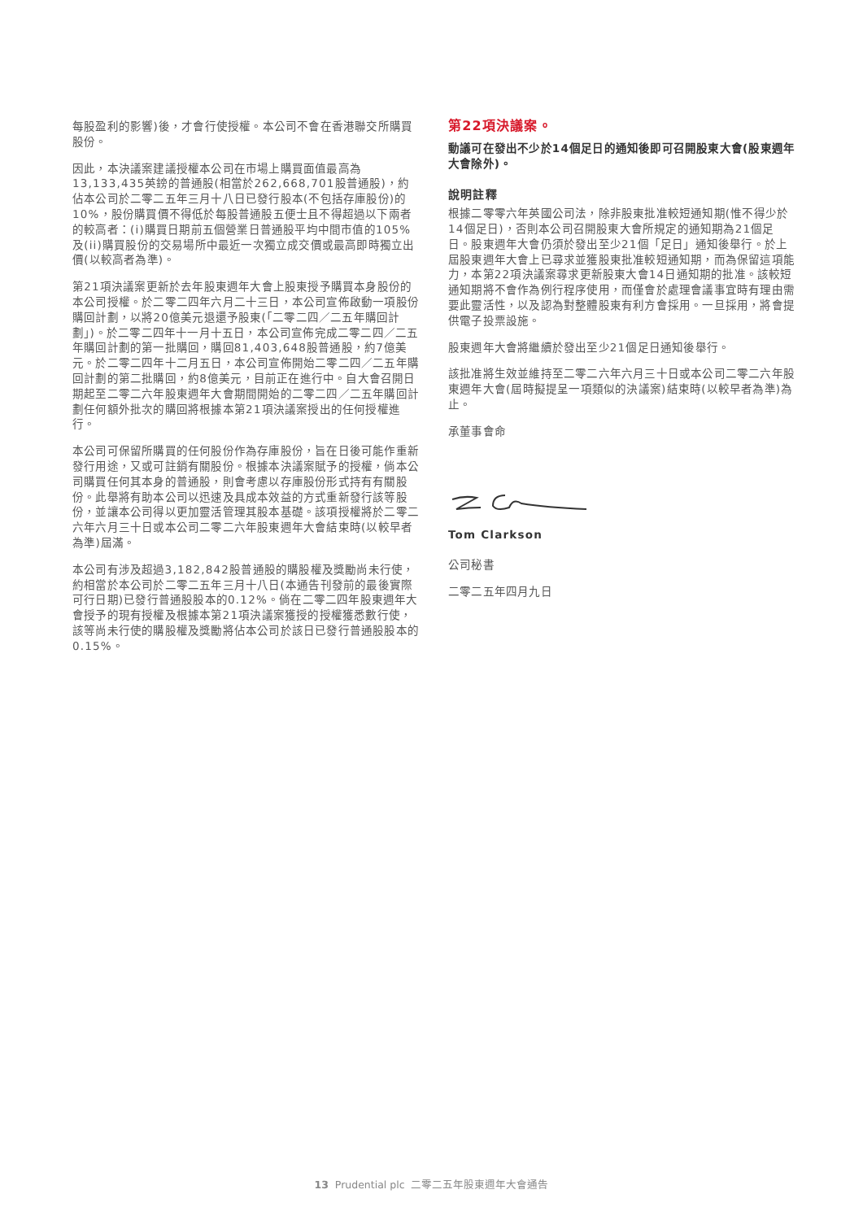每股盈利的影響)後，才會行使授權。本公司不會在香港聯交所購買股份。
因此，本決議案建議授權本公司在市場上購買面值最高為13,133,435英鎊的普通股(相當於262,668,701股普通股)，約佔本公司於二零二五年三月十八日已發行股本(不包括存庫股份)的10%，股份購買價不得低於每股普通股五便士且不得超過以下兩者的較高者：(i)購買日期前五個營業日普通股平均中間市值的105%及(ii)購買股份的交易場所中最近一次獨立成交價或最高即時獨立出價(以較高者為準)。
第21項決議案更新於去年股東週年大會上股東授予購買本身股份的本公司授權。於二零二四年六月二十三日，本公司宣佈啟動一項股份購回計劃，以將20億美元退還予股東(「二零二四／二五年購回計劃」)。於二零二四年十一月十五日，本公司宣佈完成二零二四／二五年購回計劃的第一批購回，購回81,403,648股普通股，約7億美元。於二零二四年十二月五日，本公司宣佈開始二零二四／二五年購回計劃的第二批購回，約8億美元，目前正在進行中。自大會召開日期起至二零二六年股東週年大會期間開始的二零二四／二五年購回計劃任何額外批次的購回將根據本第21項決議案授出的任何授權進行。
本公司可保留所購買的任何股份作為存庫股份，旨在日後可能作重新發行用途，又或可註銷有關股份。根據本決議案賦予的授權，倘本公司購買任何其本身的普通股，則會考慮以存庫股份形式持有有關股份。此舉將有助本公司以迅速及具成本效益的方式重新發行該等股份，並讓本公司得以更加靈活管理其股本基礎。該項授權將於二零二六年六月三十日或本公司二零二六年股東週年大會結束時(以較早者為準)屆滿。
本公司有涉及超過3,182,842股普通股的購股權及獎勵尚未行使，約相當於本公司於二零二五年三月十八日(本通告刊發前的最後實際可行日期)已發行普通股股本的0.12%。倘在二零二四年股東週年大會授予的現有授權及根據本第21項決議案獲授的授權獲悉數行使，該等尚未行使的購股權及獎勵將佔本公司於該日已發行普通股股本的0.15%。
第22項決議案。
動議可在發出不少於14個足日的通知後即可召開股東大會(股東週年大會除外)。
說明註釋
根據二零零六年英國公司法，除非股東批准較短通知期(惟不得少於14個足日)，否則本公司召開股東大會所規定的通知期為21個足日。股東週年大會仍須於發出至少21個「足日」通知後舉行。於上屆股東週年大會上已尋求並獲股東批准較短通知期，而為保留這項能力，本第22項決議案尋求更新股東大會14日通知期的批准。該較短通知期將不會作為例行程序使用，而僅會於處理會議事宜時有理由需要此靈活性，以及認為對整體股東有利方會採用。一旦採用，將會提供電子投票設施。
股東週年大會將繼續於發出至少21個足日通知後舉行。
該批准將生效並維持至二零二六年六月三十日或本公司二零二六年股東週年大會(屆時擬提呈一項類似的決議案)結束時(以較早者為準)為止。
承董事會命
Tom Clarkson
公司秘書
二零二五年四月九日
13 Prudential plc 二零二五年股東週年大會通告